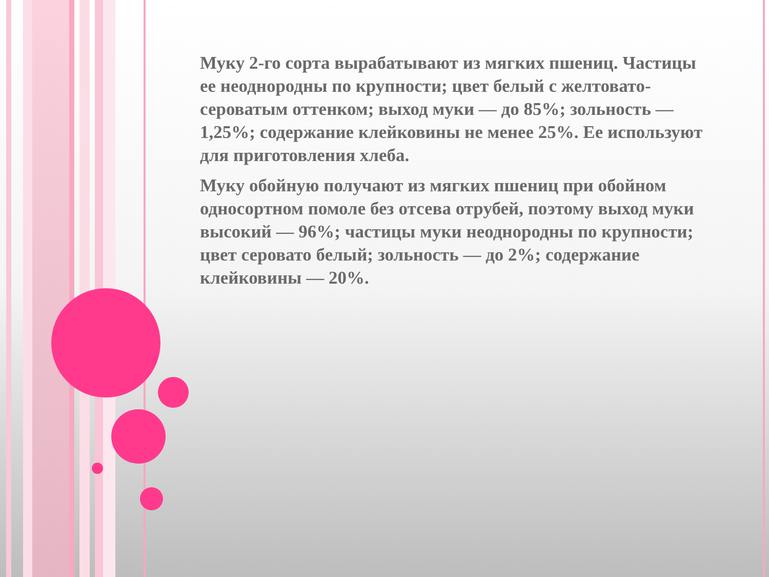Муку 2-го сорта вырабатывают из мягких пшениц. Частицы ее неоднородны по крупности; цвет белый с желтовато-сероватым оттенком; выход муки — до 85%; зольность — 1,25%; содержание клейковины не менее 25%. Ее используют для приготовления хлеба.
Муку обойную получают из мягких пшениц при обойном односортном помоле без отсева отрубей, поэтому выход муки высокий — 96%; частицы муки неоднородны по крупности; цвет серовато белый; зольность — до 2%; содержание клейковины — 20%.